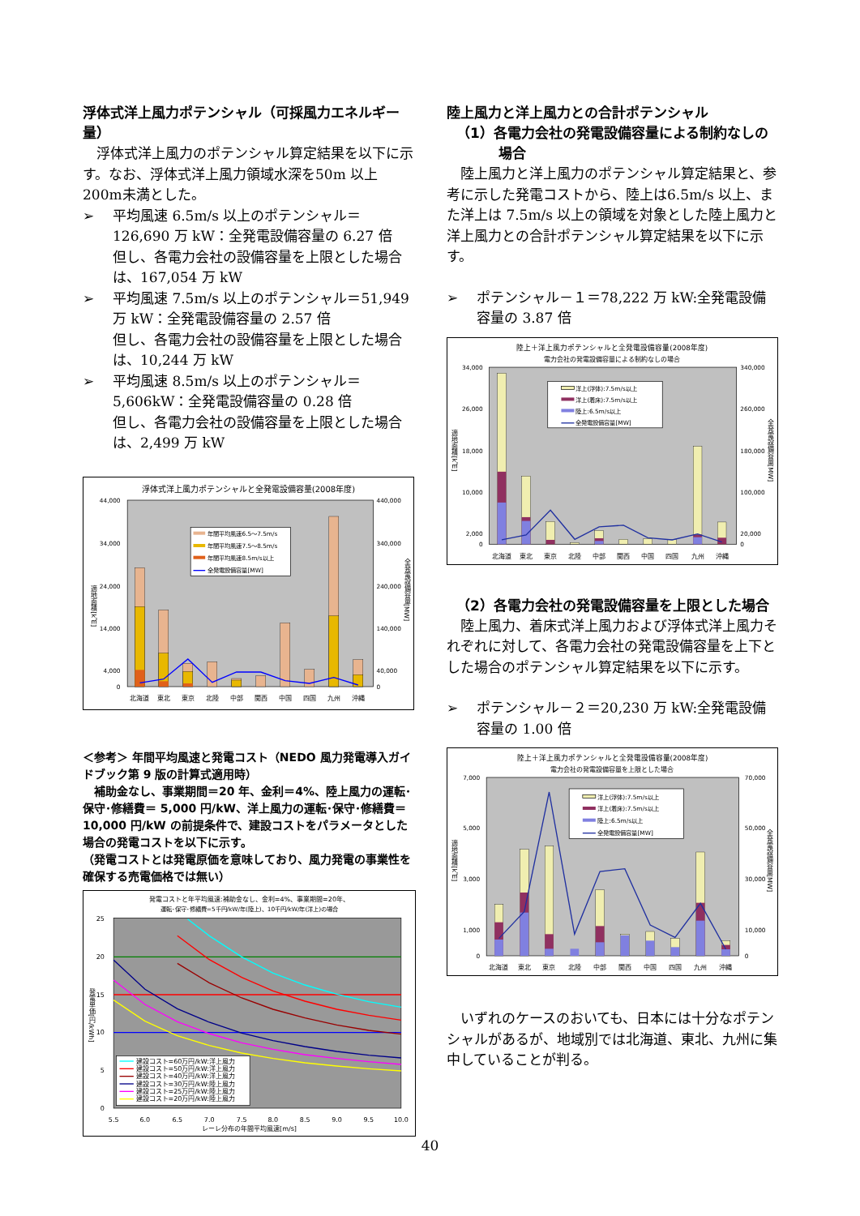浮体式洋上風力ポテンシャル（可採風力エネルギー量）
浮体式洋上風力のポテンシャル算定結果を以下に示す。なお、浮体式洋上風力領域水深を50m 以上 200m未満とした。
➢ 平均風速 6.5m/s 以上のポテンシャル＝126,690 万 kW：全発電設備容量の 6.27 倍
但し、各電力会社の設備容量を上限とした場合は、167,054 万 kW
➢ 平均風速 7.5m/s 以上のポテンシャル＝51,949 万 kW：全発電設備容量の 2.57 倍
但し、各電力会社の設備容量を上限とした場合は、10,244 万 kW
➢ 平均風速 8.5m/s 以上のポテンシャル＝5,606kW：全発電設備容量の 0.28 倍
但し、各電力会社の設備容量を上限とした場合は、2,499 万 kW
浮体式洋上風力ポテンシャルと全発電設備容量(2008年度)
年間平均風速6.5〜7.5m/s
年間平均風速7.5〜8.5m/s
年間平均風速8.5m/s以上
全発電設備容量[MW]
44,000
34,000
24,000
14,000
4,000
0
440,000
340,000
240,000
140,000
40,000
0
適地面積[k㎡]
全発電設備容量[MW]
北海道
東北
東京
北陸
中部
関西
中国
四国
九州
沖縄
＜参考＞ 年間平均風速と発電コスト（NEDO 風力発電導入ガイドブック第 9 版の計算式適用時）
補助金なし、事業期間＝20 年、金利＝4%、陸上風力の運転･保守･修繕費＝ 5,000 円/kW、洋上風力の運転･保守･修繕費＝10,000 円/kW の前提条件で、建設コストをパラメータとした場合の発電コストを以下に示す。
（発電コストとは発電原価を意味しており、風力発電の事業性を確保する売電価格では無い）
発電コストと年平均風速:補助金なし、金利=4%、事業期間=20年、
運転･保守･修繕費=5千円/kW/年(陸上)、10千円/kW/年(洋上)の場合
建設コスト=60万円/kW:洋上風力
建設コスト=50万円/kW:洋上風力
建設コスト=40万円/kW:洋上風力
建設コスト=30万円/kW:陸上風力
建設コスト=25万円/kW:陸上風力
建設コスト=20万円/kW:陸上風力
25
20
15
10
5
0
発電単価[円/kWh]
5.5
6.0
6.5
7.0
7.5
8.0
8.5
9.0
9.5
10.0
レーレ分布の年間平均風速[m/s]
陸上風力と洋上風力との合計ポテンシャル
（1）各電力会社の発電設備容量による制約なしの場合
陸上風力と洋上風力のポテンシャル算定結果と、参考に示した発電コストから、陸上は6.5m/s 以上、また洋上は 7.5m/s 以上の領域を対象とした陸上風力と洋上風力との合計ポテンシャル算定結果を以下に示す。
➢ ポテンシャル－１＝78,222 万 kW:全発電設備容量の 3.87 倍
陸上＋洋上風力ポテンシャルと全発電設備容量(2008年度)
電力会社の発電設備容量による制約なしの場合
洋上(浮体):7.5m/s以上
洋上(着床):7.5m/s以上
陸上:6.5m/s以上
全発電設備容量[MW]
34,000
26,000
18,000
10,000
2,000
0
340,000
260,000
180,000
100,000
20,000
0
適地面積[k㎡]
全発電設備容量[MW]
北海道
東北
東京
北陸
中部
関西
中国
四国
九州
沖縄
（2）各電力会社の発電設備容量を上限とした場合
陸上風力、着床式洋上風力および浮体式洋上風力それぞれに対して、各電力会社の発電設備容量を上下とした場合のポテンシャル算定結果を以下に示す。
➢ ポテンシャル－２＝20,230 万 kW:全発電設備容量の 1.00 倍
陸上＋洋上風力ポテンシャルと全発電設備容量(2008年度)
電力会社の発電設備容量を上限とした場合
洋上(浮体):7.5m/s以上
洋上(着床):7.5m/s以上
陸上:6.5m/s以上
全発電設備容量[MW]
7,000
5,000
3,000
1,000
0
70,000
50,000
30,000
10,000
0
適地面積[k㎡]
全発電設備容量[MW]
北海道
東北
東京
北陸
中部
関西
中国
四国
九州
沖縄
いずれのケースのおいても、日本には十分なポテンシャルがあるが、地域別では北海道、東北、九州に集中していることが判る。
40